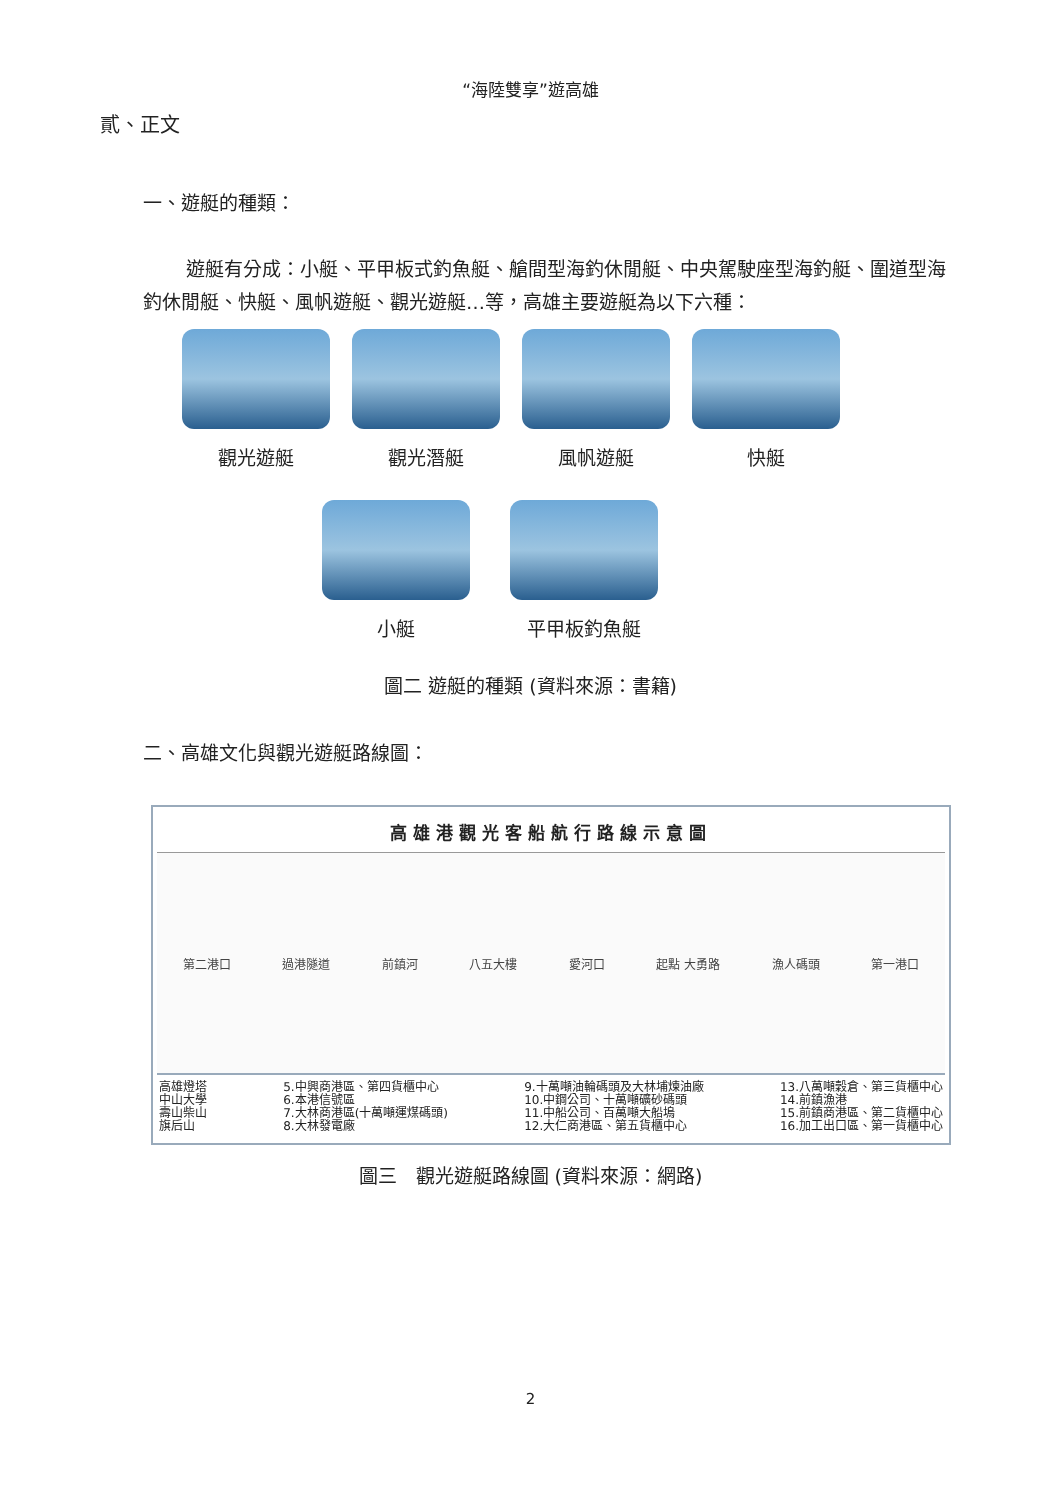“海陸雙享”遊高雄
貳、正文
一、遊艇的種類：
遊艇有分成：小艇、平甲板式釣魚艇、艙間型海釣休閒艇、中央駕駛座型海釣艇、圍道型海釣休閒艇、快艇、風帆遊艇、觀光遊艇…等，高雄主要遊艇為以下六種：
觀光遊艇 觀光潛艇 風帆遊艇 快艇
小艇 平甲板釣魚艇
圖二 遊艇的種類 (資料來源：書籍)
二、高雄文化與觀光遊艇路線圖：
高雄港觀光客船航行路線示意圖
第二港口 過港隧道 前鎮河 八五大樓 愛河口 起點 大勇路 漁人碼頭 第一港口
高雄燈塔
中山大學
壽山柴山
旗后山
5.中興商港區、第四貨櫃中心
6.本港信號區
7.大林商港區(十萬噸運煤碼頭)
8.大林發電廠
9.十萬噸油輪碼頭及大林埔煉油廠
10.中鋼公司、十萬噸礦砂碼頭
11.中船公司、百萬噸大船塢
12.大仁商港區、第五貨櫃中心
13.八萬噸穀倉、第三貨櫃中心
14.前鎮漁港
15.前鎮商港區、第二貨櫃中心
16.加工出口區、第一貨櫃中心
圖三　觀光遊艇路線圖 (資料來源：網路)
2